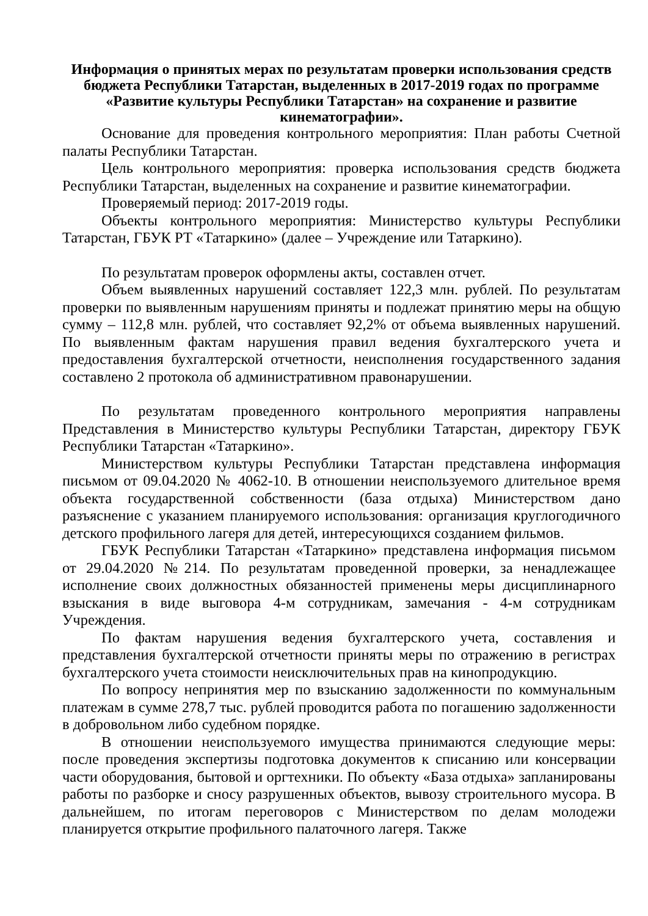Информация о принятых мерах по результатам проверки использования средств бюджета Республики Татарстан, выделенных в 2017-2019 годах по программе «Развитие культуры Республики Татарстан» на сохранение и развитие кинематографии».
Основание для проведения контрольного мероприятия: План работы Счетной палаты Республики Татарстан.
Цель контрольного мероприятия: проверка использования средств бюджета Республики Татарстан, выделенных на сохранение и развитие кинематографии.
Проверяемый период: 2017-2019 годы.
Объекты контрольного мероприятия: Министерство культуры Республики Татарстан, ГБУК РТ «Татаркино» (далее – Учреждение или Татаркино).
По результатам проверок оформлены акты, составлен отчет.
Объем выявленных нарушений составляет 122,3 млн. рублей. По результатам проверки по выявленным нарушениям приняты и подлежат принятию меры на общую сумму – 112,8 млн. рублей, что составляет 92,2% от объема выявленных нарушений. По выявленным фактам нарушения правил ведения бухгалтерского учета и предоставления бухгалтерской отчетности, неисполнения государственного задания составлено 2 протокола об административном правонарушении.
По результатам проведенного контрольного мероприятия направлены Представления в Министерство культуры Республики Татарстан, директору ГБУК Республики Татарстан «Татаркино».
Министерством культуры Республики Татарстан представлена информация письмом от 09.04.2020 № 4062-10. В отношении неиспользуемого длительное время объекта государственной собственности (база отдыха) Министерством дано разъяснение с указанием планируемого использования: организация круглогодичного детского профильного лагеря для детей, интересующихся созданием фильмов.
ГБУК Республики Татарстан «Татаркино» представлена информация письмом от 29.04.2020 №214. По результатам проведенной проверки, за ненадлежащее исполнение своих должностных обязанностей применены меры дисциплинарного взыскания в виде выговора 4-м сотрудникам, замечания - 4-м сотрудникам Учреждения.
По фактам нарушения ведения бухгалтерского учета, составления и представления бухгалтерской отчетности приняты меры по отражению в регистрах бухгалтерского учета стоимости неисключительных прав на кинопродукцию.
По вопросу непринятия мер по взысканию задолженности по коммунальным платежам в сумме 278,7 тыс. рублей проводится работа по погашению задолженности в добровольном либо судебном порядке.
В отношении неиспользуемого имущества принимаются следующие меры: после проведения экспертизы подготовка документов к списанию или консервации части оборудования, бытовой и оргтехники. По объекту «База отдыха» запланированы работы по разборке и сносу разрушенных объектов, вывозу строительного мусора. В дальнейшем, по итогам переговоров с Министерством по делам молодежи планируется открытие профильного палаточного лагеря. Также